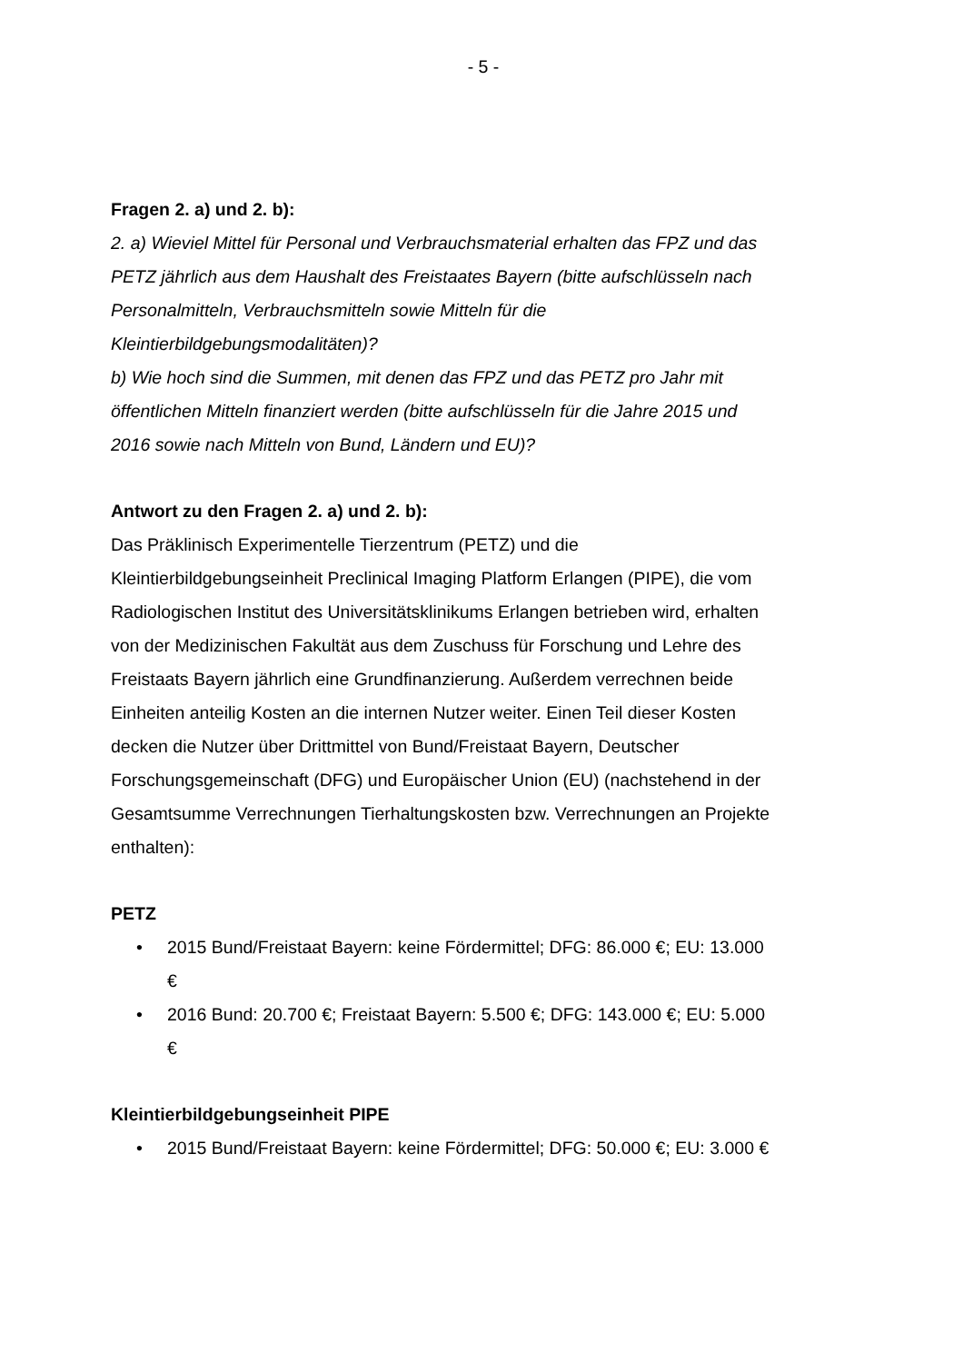- 5 -
Fragen 2. a) und 2. b):
2. a) Wieviel Mittel für Personal und Verbrauchsmaterial erhalten das FPZ und das PETZ jährlich aus dem Haushalt des Freistaates Bayern (bitte aufschlüsseln nach Personalmitteln, Verbrauchsmitteln sowie Mitteln für die Kleintierbildgebungsmodalitäten)?
b) Wie hoch sind die Summen, mit denen das FPZ und das PETZ pro Jahr mit öffentlichen Mitteln finanziert werden (bitte aufschlüsseln für die Jahre 2015 und 2016 sowie nach Mitteln von Bund, Ländern und EU)?
Antwort zu den Fragen 2. a) und 2. b):
Das Präklinisch Experimentelle Tierzentrum (PETZ) und die Kleintierbildgebungseinheit Preclinical Imaging Platform Erlangen (PIPE), die vom Radiologischen Institut des Universitätsklinikums Erlangen betrieben wird, erhalten von der Medizinischen Fakultät aus dem Zuschuss für Forschung und Lehre des Freistaats Bayern jährlich eine Grundfinanzierung. Außerdem verrechnen beide Einheiten anteilig Kosten an die internen Nutzer weiter. Einen Teil dieser Kosten decken die Nutzer über Drittmittel von Bund/Freistaat Bayern, Deutscher Forschungsgemeinschaft (DFG) und Europäischer Union (EU) (nachstehend in der Gesamtsumme Verrechnungen Tierhaltungskosten bzw. Verrechnungen an Projekte enthalten):
PETZ
• 2015 Bund/Freistaat Bayern: keine Fördermittel; DFG: 86.000 €; EU: 13.000 €
• 2016 Bund: 20.700 €; Freistaat Bayern: 5.500 €; DFG: 143.000 €; EU: 5.000 €
Kleintierbildgebungseinheit PIPE
• 2015 Bund/Freistaat Bayern: keine Fördermittel; DFG: 50.000 €; EU: 3.000 €